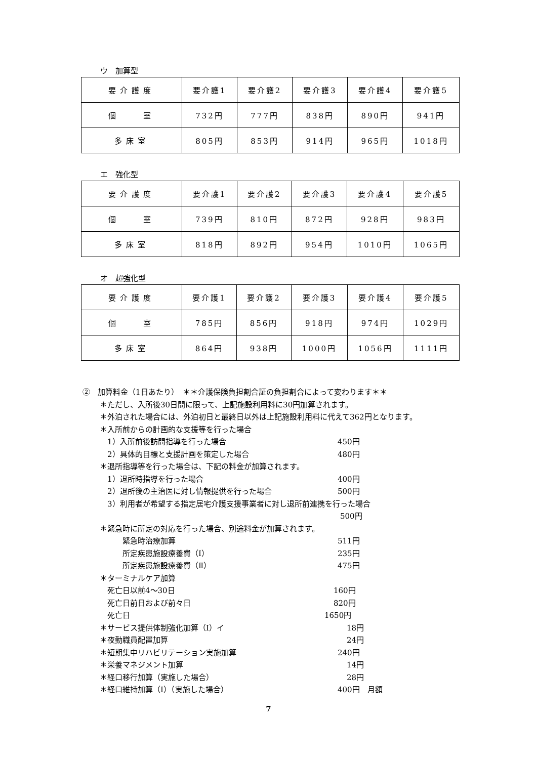ウ　加算型
| 要介護度 | 要介護1 | 要介護2 | 要介護3 | 要介護4 | 要介護5 |
| 個 室 | 732円 | 777円 | 838円 | 890円 | 941円 |
| 多床室 | 805円 | 853円 | 914円 | 965円 | 1018円 |
エ　強化型
| 要介護度 | 要介護1 | 要介護2 | 要介護3 | 要介護4 | 要介護5 |
| 個 室 | 739円 | 810円 | 872円 | 928円 | 983円 |
| 多床室 | 818円 | 892円 | 954円 | 1010円 | 1065円 |
オ　超強化型
| 要介護度 | 要介護1 | 要介護2 | 要介護3 | 要介護4 | 要介護5 |
| 個 室 | 785円 | 856円 | 918円 | 974円 | 1029円 |
| 多床室 | 864円 | 938円 | 1000円 | 1056円 | 1111円 |
②　加算料金（1日あたり）　＊＊介護保険負担割合証の負担割合によって変わります＊＊
＊ただし、入所後30日間に限って、上記施設利用料に30円加算されます。
＊外泊された場合には、外泊初日と最終日以外は上記施設利用料に代えて362円となります。
＊入所前からの計画的な支援等を行った場合
　1）入所前後訪問指導を行った場合 450円
　2）具体的目標と支援計画を策定した場合 480円
＊退所指導等を行った場合は、下記の料金が加算されます。
　1）退所時指導を行った場合 400円
　2）退所後の主治医に対し情報提供を行った場合 500円
　3）利用者が希望する指定居宅介護支援事業者に対し退所前連携を行った場合
500円
＊緊急時に所定の対応を行った場合、別途料金が加算されます。
　　　緊急時治療加算 511円
　　　所定疾患施設療養費（Ⅰ） 235円
　　　所定疾患施設療養費（Ⅱ） 475円
＊ターミナルケア加算
　死亡日以前4～30日 160円
　死亡日前日および前々日 820円
　死亡日 1650円
＊サービス提供体制強化加算（Ⅰ）イ 18円
＊夜勤職員配置加算 24円
＊短期集中リハビリテーション実施加算 240円
＊栄養マネジメント加算 14円
＊経口移行加算（実施した場合） 28円
＊経口維持加算（Ⅰ）（実施した場合） 400円　月額
7